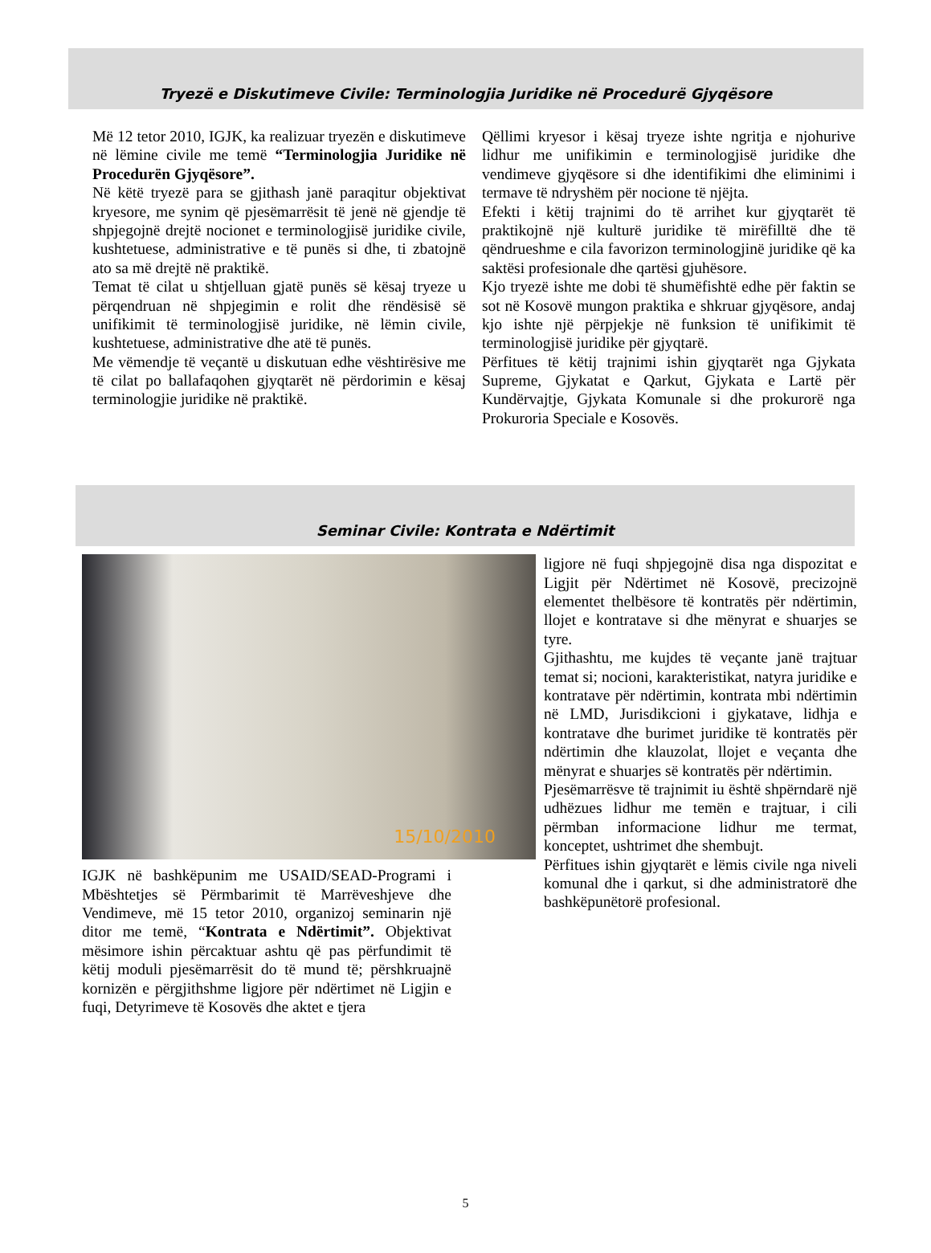Tryezë e Diskutimeve Civile: Terminologjia Juridike në Procedurë Gjyqësore
Më 12 tetor 2010, IGJK, ka realizuar tryezën e diskutimeve në lëmine civile me temë “Terminologjia Juridike në Procedurën Gjyqësore”.
Në këtë tryezë para se gjithash janë paraqitur objektivat kryesore, me synim që pjesëmarrësit të jenë në gjendje të shpjegojnë drejtë nocionet e terminologjisë juridike civile, kushtetuese, administrative e të punës si dhe, ti zbatojnë ato sa më drejtë në praktikë.
Temat të cilat u shtjelluan gjatë punës së kësaj tryeze u përqendruan në shpjegimin e rolit dhe rëndësisë së unifikimit të terminologjisë juridike, në lëmin civile, kushtetuese, administrative dhe atë të punës.
Me vëmendje të veçantë u diskutuan edhe vështirësive me të cilat po ballafaqohen gjyqtarët në përdorimin e kësaj terminologjie juridike në praktikë.
Qëllimi kryesor i kësaj tryeze ishte ngritja e njohurive lidhur me unifikimin e terminologjisë juridike dhe vendimeve gjyqësore si dhe identifikimi dhe eliminimi i termave të ndryshëm për nocione të njëjta.
Efekti i këtij trajnimi do të arrihet kur gjyqtarët të praktikojnë një kulturë juridike të mirëfilltë dhe të qëndrueshme e cila favorizon terminologjinë juridike që ka saktësi profesionale dhe qartësi gjuhësore.
Kjo tryezë ishte me dobi të shumëfishtë edhe për faktin se sot në Kosovë mungon praktika e shkruar gjyqësore, andaj kjo ishte një përpjekje në funksion të unifikimit të terminologjisë juridike për gjyqtarë.
Përfitues të këtij trajnimi ishin gjyqtarët nga Gjykata Supreme, Gjykatat e Qarkut, Gjykata e Lartë për Kundërvajtje, Gjykata Komunale si dhe prokurorë nga Prokuroria Speciale e Kosovës.
Seminar Civile: Kontrata e Ndërtimit
15/10/2010
IGJK në bashkëpunim me USAID/SEAD-Programi i Mbështetjes së Përmbarimit të Marrëveshjeve dhe Vendimeve, më 15 tetor 2010, organizoj seminarin një ditor me temë, “Kontrata e Ndërtimit”. Objektivat mësimore ishin përcaktuar ashtu që pas përfundimit të këtij moduli pjesëmarrësit do të mund të; përshkruajnë kornizën e përgjithshme ligjore për ndërtimet në Ligjin e fuqi, Detyrimeve të Kosovës dhe aktet e tjera
ligjore në fuqi shpjegojnë disa nga dispozitat e Ligjit për Ndërtimet në Kosovë, precizojnë elementet thelbësore të kontratës për ndërtimin, llojet e kontratave si dhe mënyrat e shuarjes se tyre.
Gjithashtu, me kujdes të veçante janë trajtuar temat si; nocioni, karakteristikat, natyra juridike e kontratave për ndërtimin, kontrata mbi ndërtimin në LMD, Jurisdikcioni i gjykatave, lidhja e kontratave dhe burimet juridike të kontratës për ndërtimin dhe klauzolat, llojet e veçanta dhe mënyrat e shuarjes së kontratës për ndërtimin.
Pjesëmarrësve të trajnimit iu është shpërndarë një udhëzues lidhur me temën e trajtuar, i cili përmban informacione lidhur me termat, konceptet, ushtrimet dhe shembujt.
Përfitues ishin gjyqtarët e lëmis civile nga niveli komunal dhe i qarkut, si dhe administratorë dhe bashkëpunëtorë profesional.
5